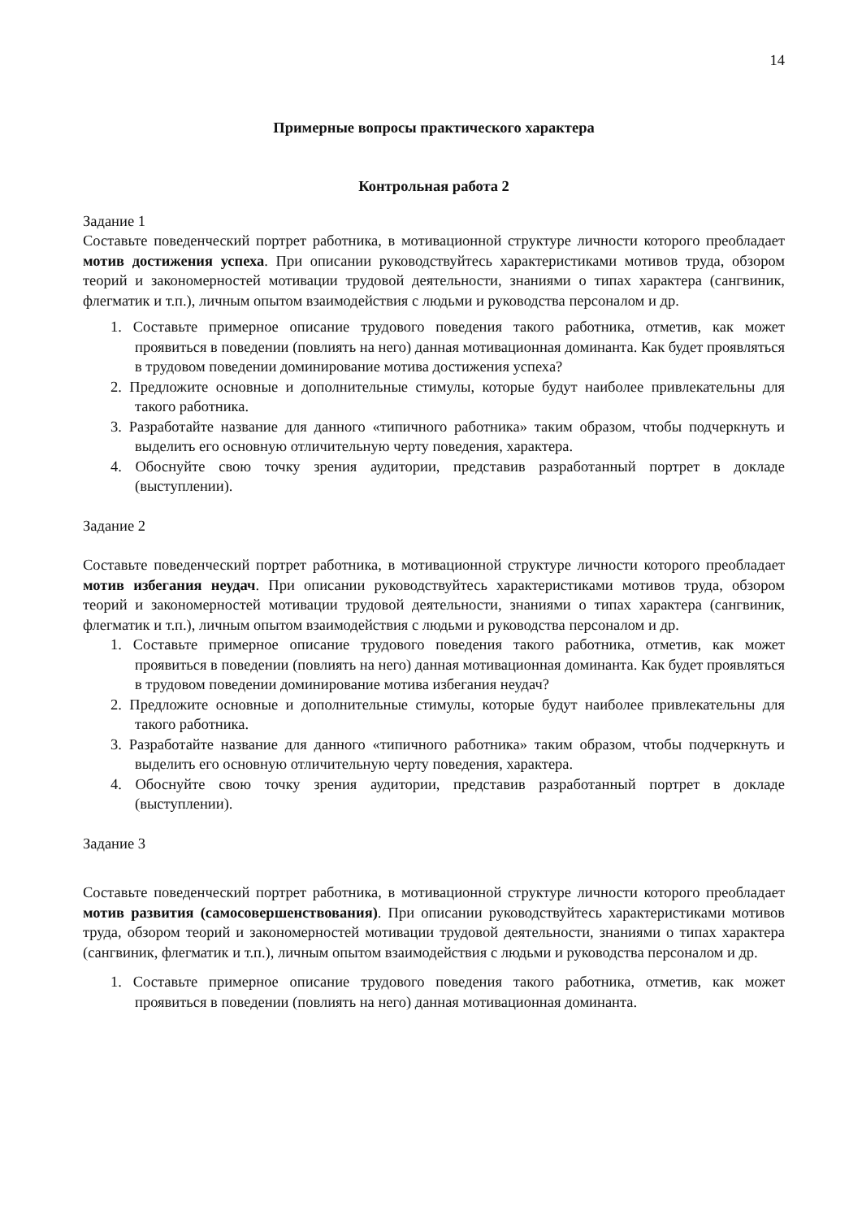14
Примерные вопросы практического характера
Контрольная работа 2
Задание 1
Составьте поведенческий портрет работника, в мотивационной структуре личности которого преобладает мотив достижения успеха. При описании руководствуйтесь характеристиками мотивов труда, обзором теорий и закономерностей мотивации трудовой деятельности, знаниями о типах характера (сангвиник, флегматик и т.п.), личным опытом взаимодействия с людьми и руководства персоналом и др.
1. Составьте примерное описание трудового поведения такого работника, отметив, как может проявиться в поведении (повлиять на него) данная мотивационная доминанта. Как будет проявляться в трудовом поведении доминирование мотива достижения успеха?
2. Предложите основные и дополнительные стимулы, которые будут наиболее привлекательны для такого работника.
3. Разработайте название для данного «типичного работника» таким образом, чтобы подчеркнуть и выделить его основную отличительную черту поведения, характера.
4. Обоснуйте свою точку зрения аудитории, представив разработанный портрет в докладе (выступлении).
Задание 2
Составьте поведенческий портрет работника, в мотивационной структуре личности которого преобладает мотив избегания неудач. При описании руководствуйтесь характеристиками мотивов труда, обзором теорий и закономерностей мотивации трудовой деятельности, знаниями о типах характера (сангвиник, флегматик и т.п.), личным опытом взаимодействия с людьми и руководства персоналом и др.
1. Составьте примерное описание трудового поведения такого работника, отметив, как может проявиться в поведении (повлиять на него) данная мотивационная доминанта. Как будет проявляться в трудовом поведении доминирование мотива избегания неудач?
2. Предложите основные и дополнительные стимулы, которые будут наиболее привлекательны для такого работника.
3. Разработайте название для данного «типичного работника» таким образом, чтобы подчеркнуть и выделить его основную отличительную черту поведения, характера.
4. Обоснуйте свою точку зрения аудитории, представив разработанный портрет в докладе (выступлении).
Задание 3
Составьте поведенческий портрет работника, в мотивационной структуре личности которого преобладает мотив развития (самосовершенствования). При описании руководствуйтесь характеристиками мотивов труда, обзором теорий и закономерностей мотивации трудовой деятельности, знаниями о типах характера (сангвиник, флегматик и т.п.), личным опытом взаимодействия с людьми и руководства персоналом и др.
1. Составьте примерное описание трудового поведения такого работника, отметив, как может проявиться в поведении (повлиять на него) данная мотивационная доминанта.